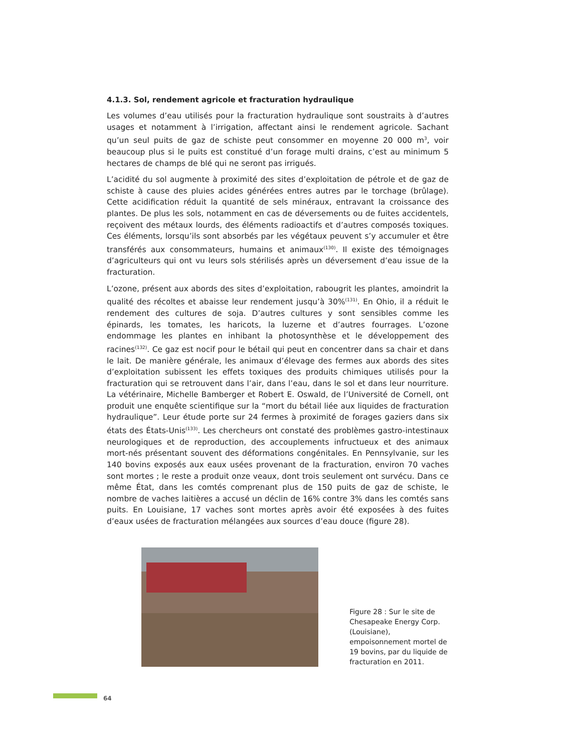4.1.3. Sol, rendement agricole et fracturation hydraulique
Les volumes d’eau utilisés pour la fracturation hydraulique sont soustraits à d’autres usages et notamment à l’irrigation, affectant ainsi le rendement agricole. Sachant qu’un seul puits de gaz de schiste peut consommer en moyenne 20 000 m<sup>3</sup>, voir beaucoup plus si le puits est constitué d’un forage multi drains, c’est au minimum 5 hectares de champs de blé qui ne seront pas irrigués.
L’acidité du sol augmente à proximité des sites d’exploitation de pétrole et de gaz de schiste à cause des pluies acides générées entres autres par le torchage (brûlage). Cette acidification réduit la quantité de sels minéraux, entravant la croissance des plantes. De plus les sols, notamment en cas de déversements ou de fuites accidentels, reçoivent des métaux lourds, des éléments radioactifs et d’autres composés toxiques. Ces éléments, lorsqu’ils sont absorbés par les végétaux peuvent s’y accumuler et être transférés aux consommateurs, humains et animaux<sup>(130)</sup>. Il existe des témoignages d’agriculteurs qui ont vu leurs sols stérilisés après un déversement d’eau issue de la fracturation.
L’ozone, présent aux abords des sites d’exploitation, rabougrit les plantes, amoindrit la qualité des récoltes et abaisse leur rendement jusqu’à 30%<sup>(131)</sup>. En Ohio, il a réduit le rendement des cultures de soja. D’autres cultures y sont sensibles comme les épinards, les tomates, les haricots, la luzerne et d’autres fourrages. L’ozone endommage les plantes en inhibant la photosynthèse et le développement des racines<sup>(132)</sup>. Ce gaz est nocif pour le bétail qui peut en concentrer dans sa chair et dans le lait. De manière générale, les animaux d’élevage des fermes aux abords des sites d’exploitation subissent les effets toxiques des produits chimiques utilisés pour la fracturation qui se retrouvent dans l’air, dans l’eau, dans le sol et dans leur nourriture. La vétérinaire, Michelle Bamberger et Robert E. Oswald, de l’Université de Cornell, ont produit une enquête scientifique sur la “mort du bétail liée aux liquides de fracturation hydraulique”. Leur étude porte sur 24 fermes à proximité de forages gaziers dans six états des États-Unis<sup>(133)</sup>. Les chercheurs ont constaté des problèmes gastro-intestinaux neurologiques et de reproduction, des accouplements infructueux et des animaux mort-nés présentant souvent des déformations congénitales. En Pennsylvanie, sur les 140 bovins exposés aux eaux usées provenant de la fracturation, environ 70 vaches sont mortes ; le reste a produit onze veaux, dont trois seulement ont survécu. Dans ce même État, dans les comtés comprenant plus de 150 puits de gaz de schiste, le nombre de vaches laitières a accusé un déclin de 16% contre 3% dans les comtés sans puits. En Louisiane, 17 vaches sont mortes après avoir été exposées à des fuites d’eaux usées de fracturation mélangées aux sources d’eau douce (figure 28).
Figure 28 : Sur le site de Chesapeake Energy Corp. (Louisiane), empoisonnement mortel de 19 bovins, par du liquide de fracturation en 2011.
64